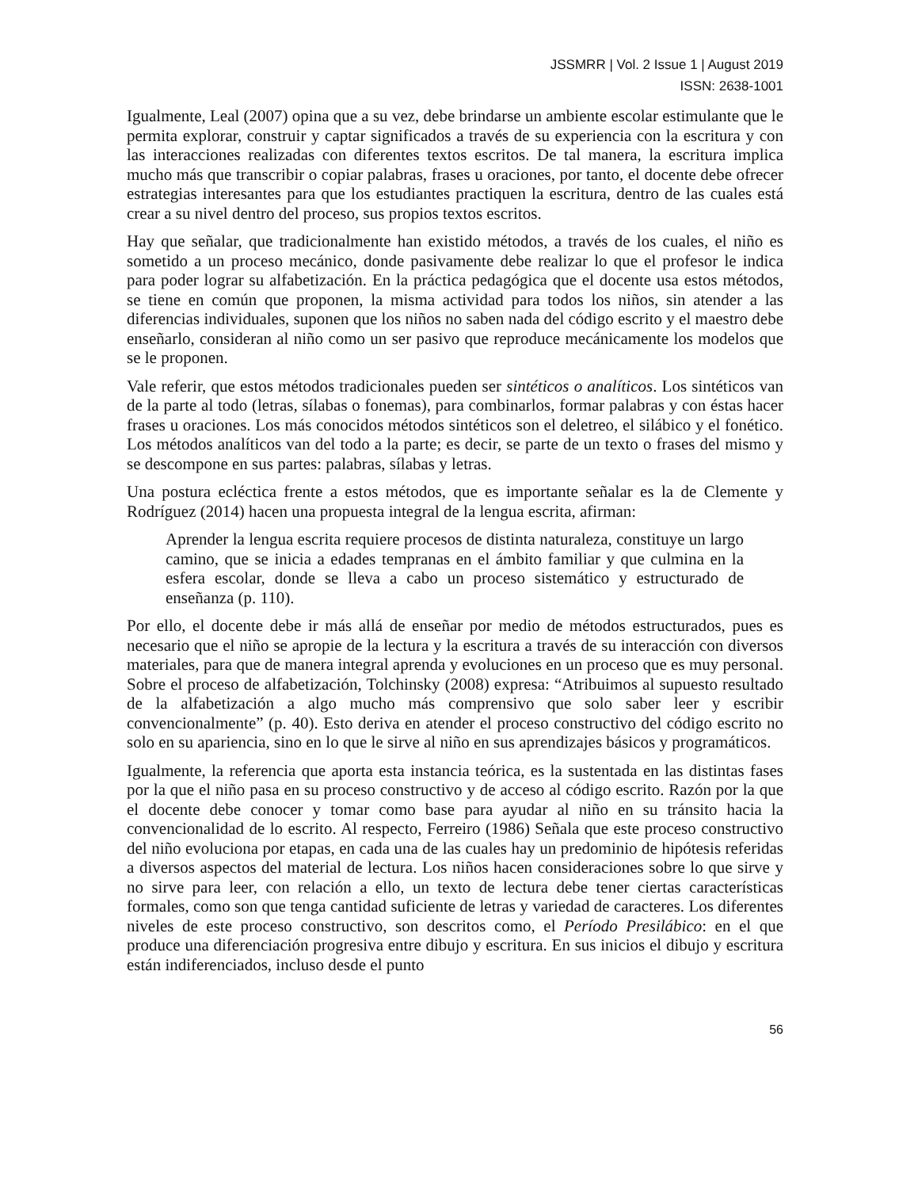JSSMRR | Vol. 2 Issue 1 | August 2019
ISSN: 2638-1001
Igualmente, Leal (2007) opina que a su vez, debe brindarse un ambiente escolar estimulante que le permita explorar, construir y captar significados a través de su experiencia con la escritura y con las interacciones realizadas con diferentes textos escritos. De tal manera, la escritura implica mucho más que transcribir o copiar palabras, frases u oraciones, por tanto, el docente debe ofrecer estrategias interesantes para que los estudiantes practiquen la escritura, dentro de las cuales está crear a su nivel dentro del proceso, sus propios textos escritos.
Hay que señalar, que tradicionalmente han existido métodos, a través de los cuales, el niño es sometido a un proceso mecánico, donde pasivamente debe realizar lo que el profesor le indica para poder lograr su alfabetización. En la práctica pedagógica que el docente usa estos métodos, se tiene en común que proponen, la misma actividad para todos los niños, sin atender a las diferencias individuales, suponen que los niños no saben nada del código escrito y el maestro debe enseñarlo, consideran al niño como un ser pasivo que reproduce mecánicamente los modelos que se le proponen.
Vale referir, que estos métodos tradicionales pueden ser sintéticos o analíticos. Los sintéticos van de la parte al todo (letras, sílabas o fonemas), para combinarlos, formar palabras y con éstas hacer frases u oraciones. Los más conocidos métodos sintéticos son el deletreo, el silábico y el fonético. Los métodos analíticos van del todo a la parte; es decir, se parte de un texto o frases del mismo y se descompone en sus partes: palabras, sílabas y letras.
Una postura ecléctica frente a estos métodos, que es importante señalar es la de Clemente y Rodríguez (2014) hacen una propuesta integral de la lengua escrita, afirman:
Aprender la lengua escrita requiere procesos de distinta naturaleza, constituye un largo camino, que se inicia a edades tempranas en el ámbito familiar y que culmina en la esfera escolar, donde se lleva a cabo un proceso sistemático y estructurado de enseñanza (p. 110).
Por ello, el docente debe ir más allá de enseñar por medio de métodos estructurados, pues es necesario que el niño se apropie de la lectura y la escritura a través de su interacción con diversos materiales, para que de manera integral aprenda y evoluciones en un proceso que es muy personal. Sobre el proceso de alfabetización, Tolchinsky (2008) expresa: “Atribuimos al supuesto resultado de la alfabetización a algo mucho más comprensivo que solo saber leer y escribir convencionalmente” (p. 40). Esto deriva en atender el proceso constructivo del código escrito no solo en su apariencia, sino en lo que le sirve al niño en sus aprendizajes básicos y programáticos.
Igualmente, la referencia que aporta esta instancia teórica, es la sustentada en las distintas fases por la que el niño pasa en su proceso constructivo y de acceso al código escrito. Razón por la que el docente debe conocer y tomar como base para ayudar al niño en su tránsito hacia la convencionalidad de lo escrito. Al respecto, Ferreiro (1986) Señala que este proceso constructivo del niño evoluciona por etapas, en cada una de las cuales hay un predominio de hipótesis referidas a diversos aspectos del material de lectura. Los niños hacen consideraciones sobre lo que sirve y no sirve para leer, con relación a ello, un texto de lectura debe tener ciertas características formales, como son que tenga cantidad suficiente de letras y variedad de caracteres. Los diferentes niveles de este proceso constructivo, son descritos como, el Período Presilábico: en el que produce una diferenciación progresiva entre dibujo y escritura. En sus inicios el dibujo y escritura están indiferenciados, incluso desde el punto
56